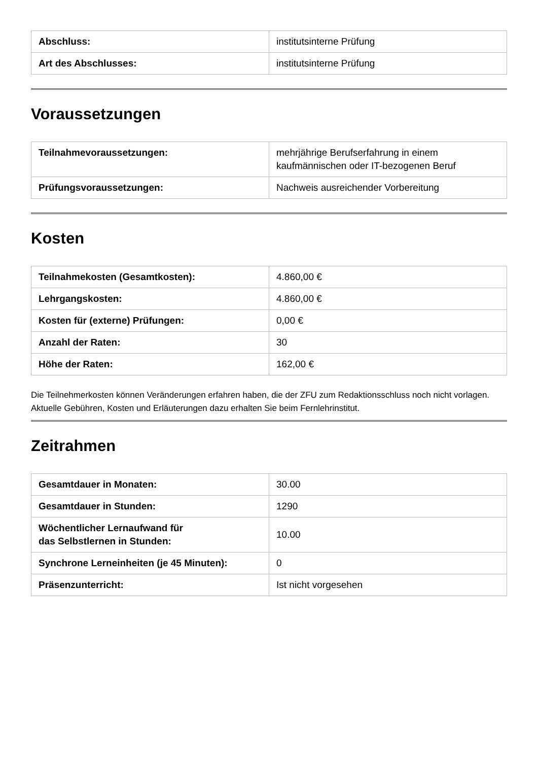| Abschluss: | institutsinterne Prüfung |
| Art des Abschlusses: | institutsinterne Prüfung |
Voraussetzungen
| Teilnahmevoraussetzungen: | mehrjährige Berufserfahrung in einem kaufmännischen oder IT-bezogenen Beruf |
| Prüfungsvoraussetzungen: | Nachweis ausreichender Vorbereitung |
Kosten
| Teilnahmekosten (Gesamtkosten): | 4.860,00 € |
| Lehrgangskosten: | 4.860,00 € |
| Kosten für (externe) Prüfungen: | 0,00 € |
| Anzahl der Raten: | 30 |
| Höhe der Raten: | 162,00 € |
Die Teilnehmerkosten können Veränderungen erfahren haben, die der ZFU zum Redaktionsschluss noch nicht vorlagen. Aktuelle Gebühren, Kosten und Erläuterungen dazu erhalten Sie beim Fernlehrinstitut.
Zeitrahmen
| Gesamtdauer in Monaten: | 30.00 |
| Gesamtdauer in Stunden: | 1290 |
| Wöchentlicher Lernaufwand für das Selbstlernen in Stunden: | 10.00 |
| Synchrone Lerneinheiten (je 45 Minuten): | 0 |
| Präsenzunterricht: | Ist nicht vorgesehen |